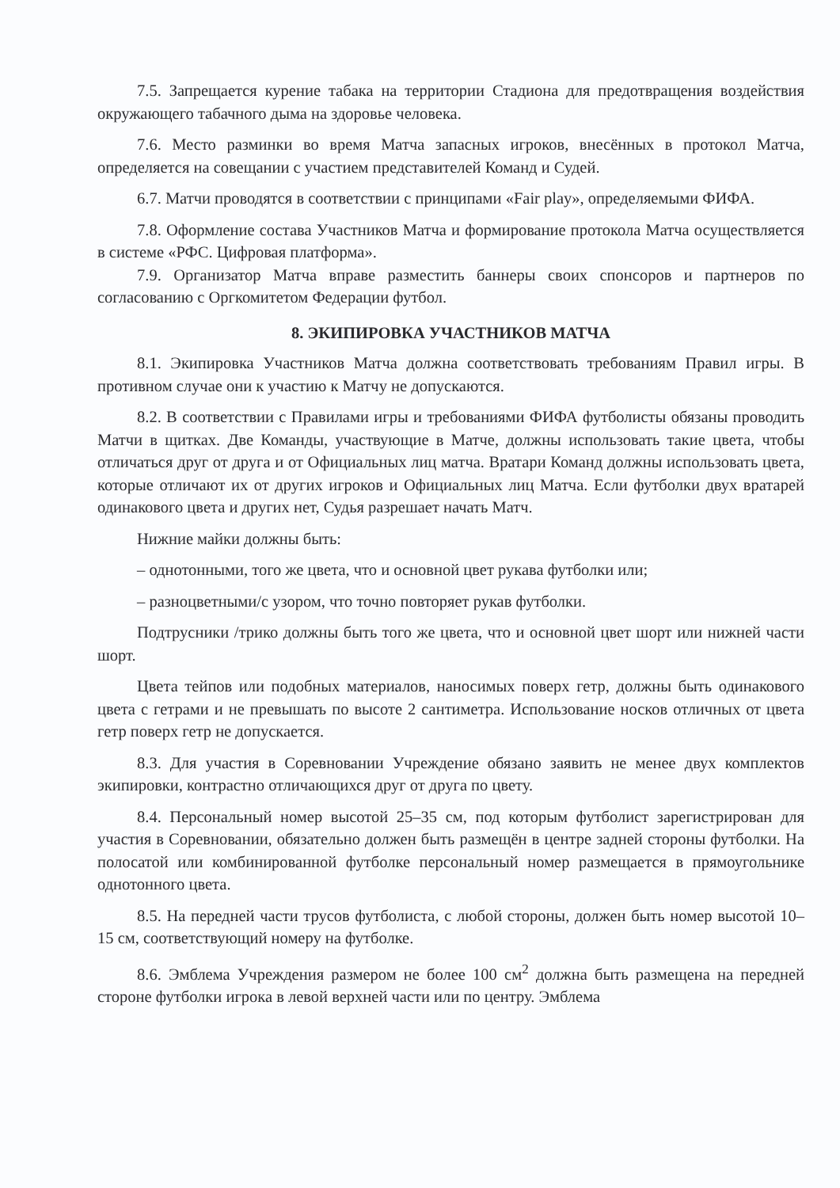7.5. Запрещается курение табака на территории Стадиона для предотвращения воздействия окружающего табачного дыма на здоровье человека.
7.6. Место разминки во время Матча запасных игроков, внесённых в протокол Матча, определяется на совещании с участием представителей Команд и Судей.
6.7. Матчи проводятся в соответствии с принципами «Fair play», определяемыми ФИФА.
7.8. Оформление состава Участников Матча и формирование протокола Матча осуществляется в системе «РФС. Цифровая платформа».
7.9. Организатор Матча вправе разместить баннеры своих спонсоров и партнеров по согласованию с Оргкомитетом Федерации футбол.
8. ЭКИПИРОВКА УЧАСТНИКОВ МАТЧА
8.1. Экипировка Участников Матча должна соответствовать требованиям Правил игры. В противном случае они к участию к Матчу не допускаются.
8.2. В соответствии с Правилами игры и требованиями ФИФА футболисты обязаны проводить Матчи в щитках. Две Команды, участвующие в Матче, должны использовать такие цвета, чтобы отличаться друг от друга и от Официальных лиц матча. Вратари Команд должны использовать цвета, которые отличают их от других игроков и Официальных лиц Матча. Если футболки двух вратарей одинакового цвета и других нет, Судья разрешает начать Матч.
Нижние майки должны быть:
– однотонными, того же цвета, что и основной цвет рукава футболки или;
– разноцветными/с узором, что точно повторяет рукав футболки.
Подтрусники /трико должны быть того же цвета, что и основной цвет шорт или нижней части шорт.
Цвета тейпов или подобных материалов, наносимых поверх гетр, должны быть одинакового цвета с гетрами и не превышать по высоте 2 сантиметра. Использование носков отличных от цвета гетр поверх гетр не допускается.
8.3. Для участия в Соревновании Учреждение обязано заявить не менее двух комплектов экипировки, контрастно отличающихся друг от друга по цвету.
8.4. Персональный номер высотой 25–35 см, под которым футболист зарегистрирован для участия в Соревновании, обязательно должен быть размещён в центре задней стороны футболки. На полосатой или комбинированной футболке персональный номер размещается в прямоугольнике однотонного цвета.
8.5. На передней части трусов футболиста, с любой стороны, должен быть номер высотой 10–15 см, соответствующий номеру на футболке.
8.6. Эмблема Учреждения размером не более 100 см<sup>2</sup> должна быть размещена на передней стороне футболки игрока в левой верхней части или по центру. Эмблема